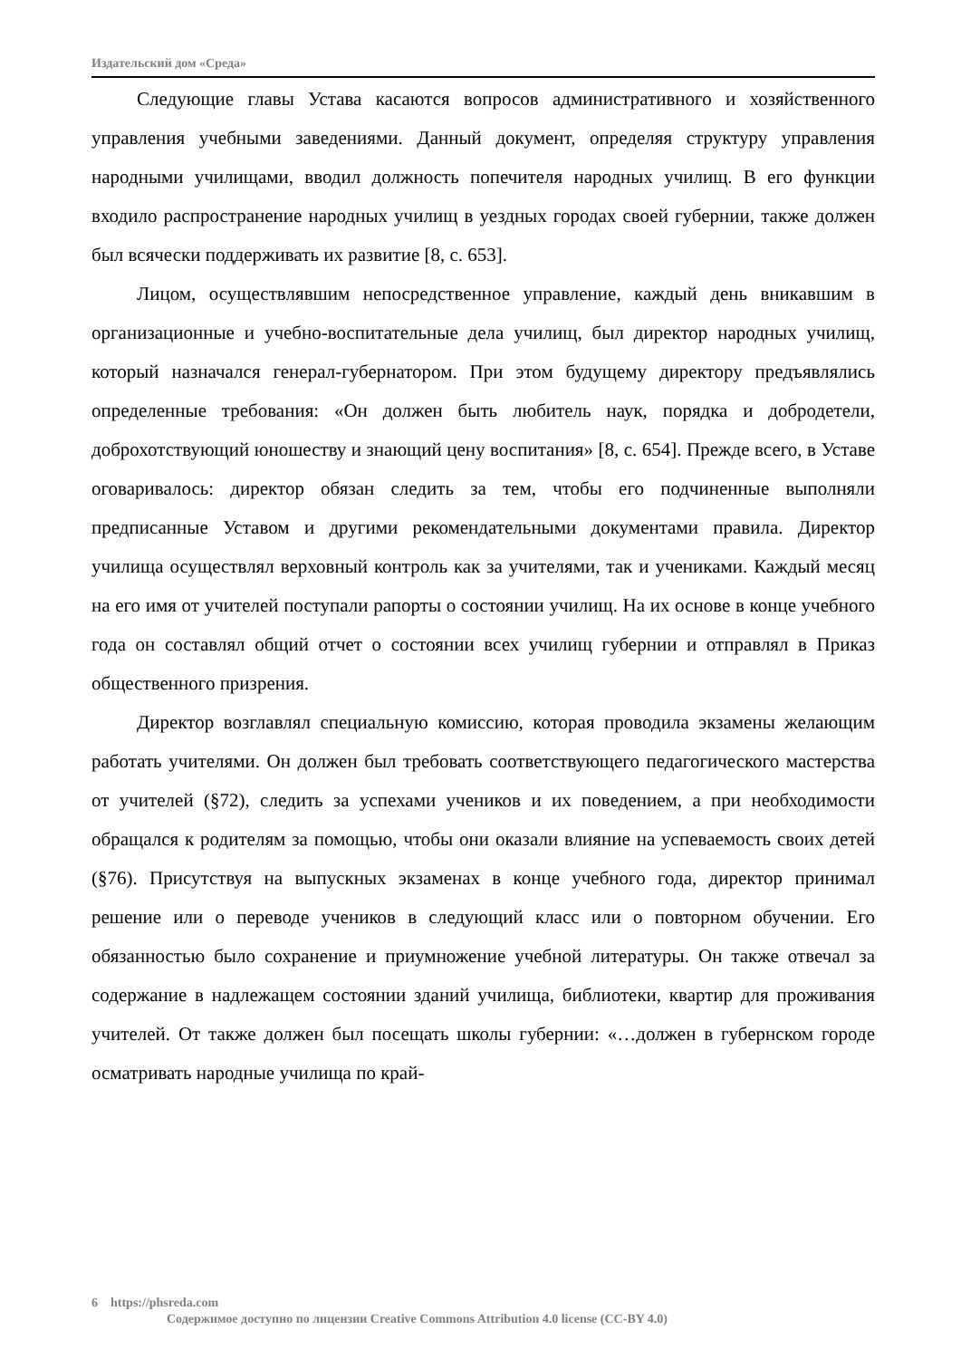Издательский дом «Среда»
Следующие главы Устава касаются вопросов административного и хозяйственного управления учебными заведениями. Данный документ, определяя структуру управления народными училищами, вводил должность попечителя народных училищ. В его функции входило распространение народных училищ в уездных городах своей губернии, также должен был всячески поддерживать их развитие [8, с. 653].
Лицом, осуществлявшим непосредственное управление, каждый день вникавшим в организационные и учебно-воспитательные дела училищ, был директор народных училищ, который назначался генерал-губернатором. При этом будущему директору предъявлялись определенные требования: «Он должен быть любитель наук, порядка и добродетели, доброхотствующий юношеству и знающий цену воспитания» [8, с. 654]. Прежде всего, в Уставе оговаривалось: директор обязан следить за тем, чтобы его подчиненные выполняли предписанные Уставом и другими рекомендательными документами правила. Директор училища осуществлял верховный контроль как за учителями, так и учениками. Каждый месяц на его имя от учителей поступали рапорты о состоянии училищ. На их основе в конце учебного года он составлял общий отчет о состоянии всех училищ губернии и отправлял в Приказ общественного призрения.
Директор возглавлял специальную комиссию, которая проводила экзамены желающим работать учителями. Он должен был требовать соответствующего педагогического мастерства от учителей (§72), следить за успехами учеников и их поведением, а при необходимости обращался к родителям за помощью, чтобы они оказали влияние на успеваемость своих детей (§76). Присутствуя на выпускных экзаменах в конце учебного года, директор принимал решение или о переводе учеников в следующий класс или о повторном обучении. Его обязанностью было сохранение и приумножение учебной литературы. Он также отвечал за содержание в надлежащем состоянии зданий училища, библиотеки, квартир для проживания учителей. От также должен был посещать школы губернии: «…должен в губернском городе осматривать народные училища по край-
6 https://phsreda.com
Содержимое доступно по лицензии Creative Commons Attribution 4.0 license (CC-BY 4.0)